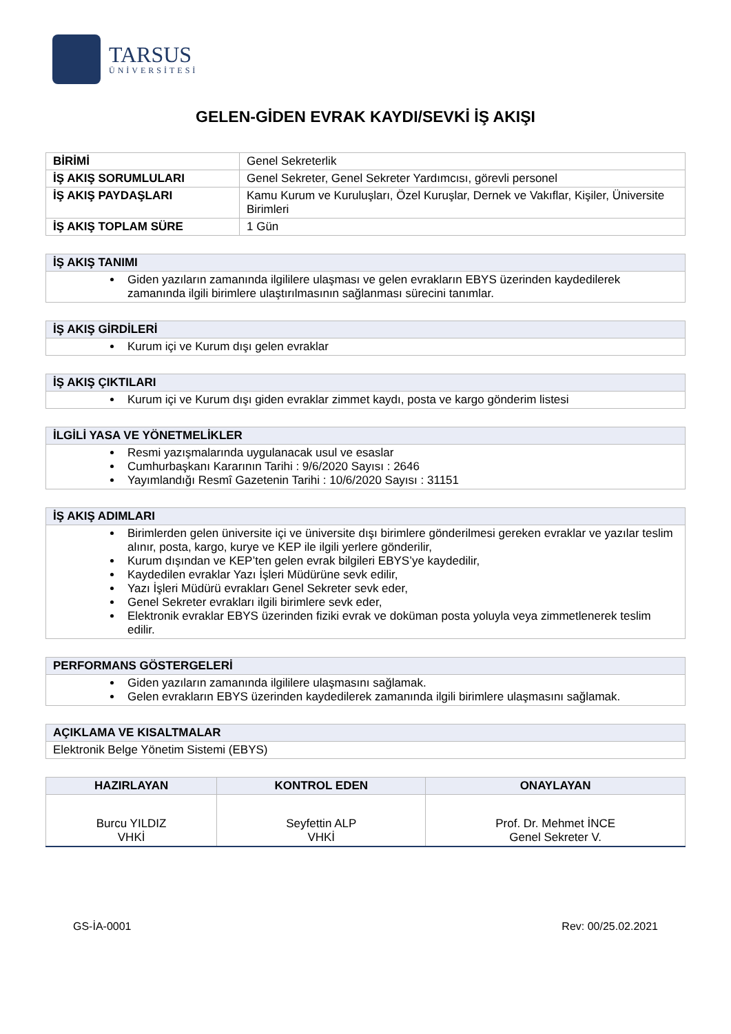TARSUS
ÜNİVERSİTESİ
GELEN-GİDEN EVRAK KAYDI/SEVKİ İŞ AKIŞI
| BİRİMİ | Genel Sekreterlik |
| İŞ AKIŞ SORUMLULARI | Genel Sekreter, Genel Sekreter Yardımcısı, görevli personel |
| İŞ AKIŞ PAYDAŞLARI | Kamu Kurum ve Kuruluşları, Özel Kuruşlar, Dernek ve Vakıflar, Kişiler, Üniversite Birimleri |
| İŞ AKIŞ TOPLAM SÜRE | 1 Gün |
| İŞ AKIŞ TANIMI |
| --- |
| Giden yazıların zamanında ilgililere ulaşması ve gelen evrakların EBYS üzerinden kaydedilerek zamanında ilgili birimlere ulaştırılmasının sağlanması sürecini tanımlar. |
| İŞ AKIŞ GİRDİLERİ |
| --- |
| Kurum içi ve Kurum dışı gelen evraklar |
| İŞ AKIŞ ÇIKTILARI |
| --- |
| Kurum içi ve Kurum dışı giden evraklar zimmet kaydı, posta ve kargo gönderim listesi |
| İLGİLİ YASA VE YÖNETMELİKLER |
| --- |
| Resmi yazışmalarında uygulanacak usul ve esaslar Cumhurbaşkanı Kararının Tarihi : 9/6/2020 Sayısı : 2646 Yayımlandığı Resmî Gazetenin Tarihi : 10/6/2020 Sayısı : 31151 |
| İŞ AKIŞ ADIMLARI |
| --- |
| Birimlerden gelen üniversite içi ve üniversite dışı birimlere gönderilmesi gereken evraklar ve yazılar teslim alınır, posta, kargo, kurye ve KEP ile ilgili yerlere gönderilir, Kurum dışından ve KEP’ten gelen evrak bilgileri EBYS’ye kaydedilir, Kaydedilen evraklar Yazı İşleri Müdürüne sevk edilir, Yazı İşleri Müdürü evrakları Genel Sekreter sevk eder, Genel Sekreter evrakları ilgili birimlere sevk eder, Elektronik evraklar EBYS üzerinden fiziki evrak ve doküman posta yoluyla veya zimmetlenerek teslim edilir. |
| PERFORMANS GÖSTERGELERİ |
| --- |
| Giden yazıların zamanında ilgililere ulaşmasını sağlamak. Gelen evrakların EBYS üzerinden kaydedilerek zamanında ilgili birimlere ulaşmasını sağlamak. |
| AÇIKLAMA VE KISALTMALAR |
| --- |
| Elektronik Belge Yönetim Sistemi (EBYS) |
| HAZIRLAYAN | KONTROL EDEN | ONAYLAYAN |
| --- | --- | --- |
| Burcu YILDIZ VHKİ | Seyfettin ALP VHKİ | Prof. Dr. Mehmet İNCE Genel Sekreter V. |
GS-İA-0001 Rev: 00/25.02.2021